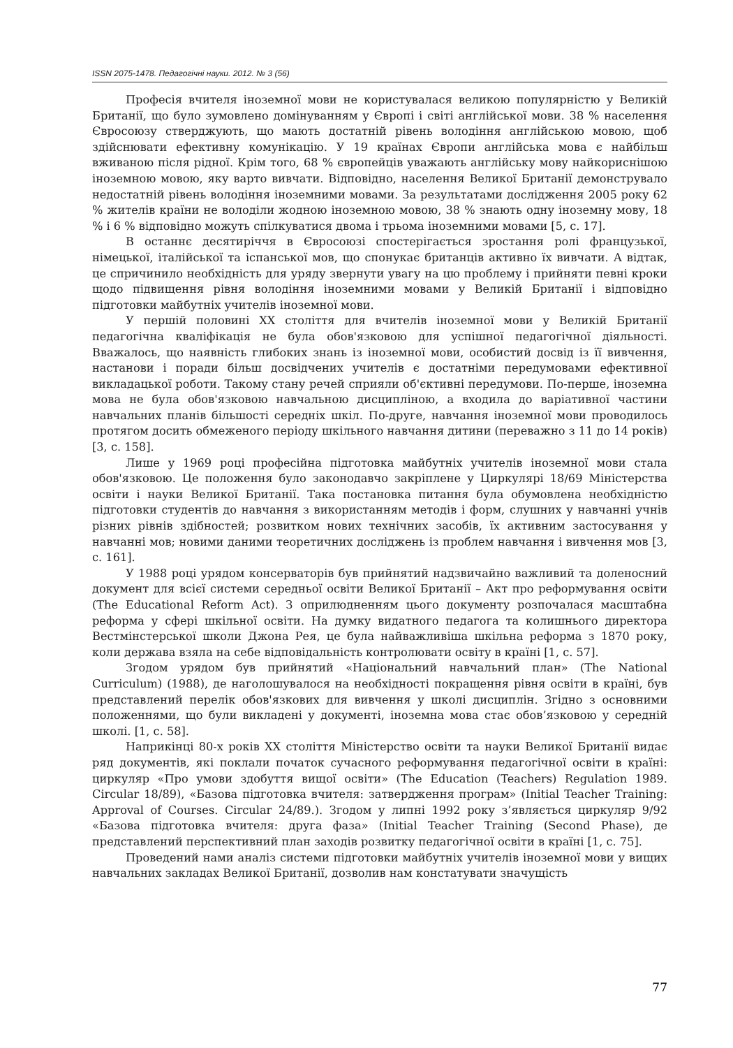ISSN 2075-1478. Педагогічні науки. 2012. № 3 (56)
Професія вчителя іноземної мови не користувалася великою популярністю у Великій Британії, що було зумовлено домінуванням у Європі і світі англійської мови. 38 % населення Євросоюзу стверджують, що мають достатній рівень володіння англійською мовою, щоб здійснювати ефективну комунікацію. У 19 країнах Європи англійська мова є найбільш вживаною після рідної. Крім того, 68 % європейців уважають англійську мову найкориснішою іноземною мовою, яку варто вивчати. Відповідно, населення Великої Британії демонструвало недостатній рівень володіння іноземними мовами. За результатами дослідження 2005 року 62 % жителів країни не володіли жодною іноземною мовою, 38 % знають одну іноземну мову, 18 % і 6 % відповідно можуть спілкуватися двома і трьома іноземними мовами [5, с. 17].
В останнє десятиріччя в Євросоюзі спостерігається зростання ролі французької, німецької, італійської та іспанської мов, що спонукає британців активно їх вивчати. А відтак, це спричинило необхідність для уряду звернути увагу на цю проблему і прийняти певні кроки щодо підвищення рівня володіння іноземними мовами у Великій Британії і відповідно підготовки майбутніх учителів іноземної мови.
У першій половині ХХ століття для вчителів іноземної мови у Великій Британії педагогічна кваліфікація не була обов'язковою для успішної педагогічної діяльності. Вважалось, що наявність глибоких знань із іноземної мови, особистий досвід із її вивчення, настанови і поради більш досвідчених учителів є достатніми передумовами ефективної викладацької роботи. Такому стану речей сприяли об'єктивні передумови. По-перше, іноземна мова не була обов'язковою навчальною дисципліною, а входила до варіативної частини навчальних планів більшості середніх шкіл. По-друге, навчання іноземної мови проводилось протягом досить обмеженого періоду шкільного навчання дитини (переважно з 11 до 14 років) [3, с. 158].
Лише у 1969 році професійна підготовка майбутніх учителів іноземної мови стала обов'язковою. Це положення було законодавчо закріплене у Циркулярі 18/69 Міністерства освіти і науки Великої Британії. Така постановка питання була обумовлена необхідністю підготовки студентів до навчання з використанням методів і форм, слушних у навчанні учнів різних рівнів здібностей; розвитком нових технічних засобів, їх активним застосування у навчанні мов; новими даними теоретичних досліджень із проблем навчання і вивчення мов [3, с. 161].
У 1988 році урядом консерваторів був прийнятий надзвичайно важливий та доленосний документ для всієї системи середньої освіти Великої Британії – Акт про реформування освіти (The Educational Reform Act). З оприлюдненням цього документу розпочалася масштабна реформа у сфері шкільної освіти. На думку видатного педагога та колишнього директора Вестмінстерської школи Джона Рея, це була найважливіша шкільна реформа з 1870 року, коли держава взяла на себе відповідальність контролювати освіту в країні [1, с. 57].
Згодом урядом був прийнятий «Національний навчальний план» (The National Curriculum) (1988), де наголошувалося на необхідності покращення рівня освіти в країні, був представлений перелік обов'язкових для вивчення у школі дисциплін. Згідно з основними положеннями, що були викладені у документі, іноземна мова стає обов’язковою у середній школі. [1, с. 58].
Наприкінці 80-х років ХХ століття Міністерство освіти та науки Великої Британії видає ряд документів, які поклали початок сучасного реформування педагогічної освіти в країні: циркуляр «Про умови здобуття вищої освіти» (The Education (Teachers) Regulation 1989. Circular 18/89), «Базова підготовка вчителя: затвердження програм» (Initial Teacher Training: Approval of Courses. Circular 24/89.). Згодом у липні 1992 року з’являється циркуляр 9/92 «Базова підготовка вчителя: друга фаза» (Initial Teacher Training (Second Phase), де представлений перспективний план заходів розвитку педагогічної освіти в країні [1, с. 75].
Проведений нами аналіз системи підготовки майбутніх учителів іноземної мови у вищих навчальних закладах Великої Британії, дозволив нам констатувати значущість
77